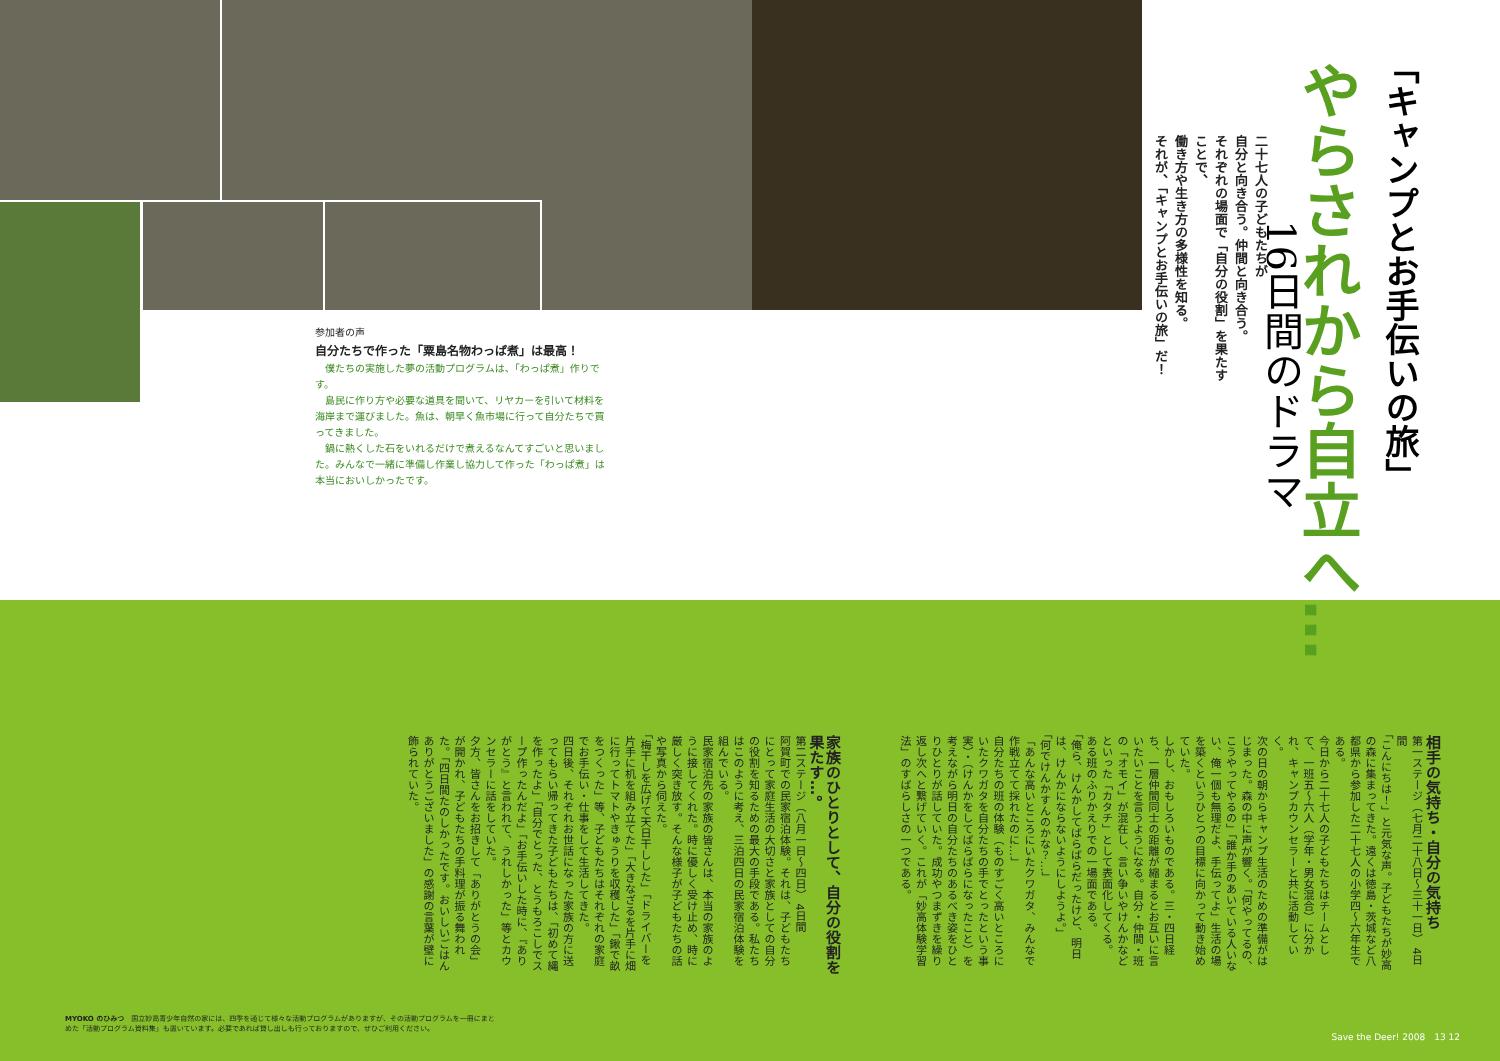「キャンプとお手伝いの旅」
やらされから自立へ…
16日間のドラマ
二十七人の子どもたちが
自分と向き合う。仲間と向き合う。
それぞれの場面で「自分の役割」を果たすことで、
働き方や生き方の多様性を知る。
それが、「キャンプとお手伝いの旅」だ！
参加者の声
自分たちで作った「粟島名物わっぱ煮」は最高！
　僕たちの実施した夢の活動プログラムは、「わっぱ煮」作りです。
　島民に作り方や必要な道具を聞いて、リヤカーを引いて材料を海岸まで運びました。魚は、朝早く魚市場に行って自分たちで買ってきました。
　鍋に熱くした石をいれるだけで煮えるなんてすごいと思いました。みんなで一緒に準備し作業し協力して作った「わっぱ煮」は本当においしかったです。
相手の気持ち・自分の気持ち
第一ステージ（七月二十八日～三十一日） 4日間
「こんにちは！」と元気な声。子どもたちが妙高の森に集まってきた。遠くは徳島・茨城など八都県から参加した二十七人の小学四～六年生である。
今日から二十七人の子どもたちはチームとして、一班五～六人（学年・男女混合）に分かれ、キャンプカウンセラーと共に活動していく。
次の日の朝からキャンプ生活のための準備がはじまった。森の中に声が響く。「何やってるの、こうやってやるの」「誰か手のあいている人いない、俺一個も無理だよ、手伝ってよ」生活の場を築くというひとつの目標に向かって動き始めていた。
しかし、おもしろいものである。三・四日経ち、一層仲間同士の距離が縮まるとお互いに言いたいことを言うようになる。自分・仲間・班の「オモイ」が混在し、言い争いやけんかなどといった「カタチ」として表面化してくる。
ある班のふりかえりでの一場面である。
「俺ら、けんかしてばらばらだったけど、明日は、けんかにならないようにしようよ。」
「何でけんかすんのかな？…」
「あんな高いところにいたクワガタ、みんなで作戦立てて採れたのに…」
自分たちの班の体験（ものすごく高いところにいたクワガタを自分たちの手でとったという事実）・（けんかをしてばらばらになったこと）を考えながら明日の自分たちのあるべき姿をひとりひとりが話していた。成功やつまずきを繰り返し次へと繋げていく。これが「妙高体験学習法」のすばらしさの一つである。
家族のひとりとして、自分の役割を果たす…。
第二ステージ（八月一日～四日） 4日間
阿賀町での民家宿泊体験。それは、子どもたちにとって家庭生活の大切さと家族としての自分の役割を知るための最大の手段である。私たちはこのように考え、三泊四日の民家宿泊体験を組んでいる。
民家宿泊先の家族の皆さんは、本当の家族のように接してくれた。時に優しく受け止め、時に厳しく突き放す。そんな様子が子どもたちの話や写真から伺えた。
「梅干しを広げて天日干しした」「ドライバーを片手に机を組み立てた」「大きなざるを片手に畑に行ってトマトやきゅうりを収穫した」「鍬で畝をつくった」等、子どもたちはそれぞれの家庭でお手伝い・仕事をして生活してきた。
四日後、それぞれお世話になった家族の方に送ってもらい帰ってきた子どもたちは、「初めて縄を作ったよ」「自分でとった、とうもろこしでスープ作ったんだよ」「お手伝いした時に、『ありがとう』と言われて、うれしかった」等とカウンセラーに話をしていた。
夕方、皆さんをお招きして「ありがとうの会」が開かれ、子どもたちの手料理が振る舞われた。「四日間たのしかったです。おいしいごはんありがとうございました」の感謝の言葉が壁に飾られていた。
MYOKO のひみつ　国立妙高青少年自然の家には、四季を通じて様々な活動プログラムがありますが、その活動プログラムを一冊にまとめた「活動プログラム資料集」も置いています。必要であれば貸し出しも行っておりますので、ぜひご利用ください。
Save the Deer! 2008　13 12